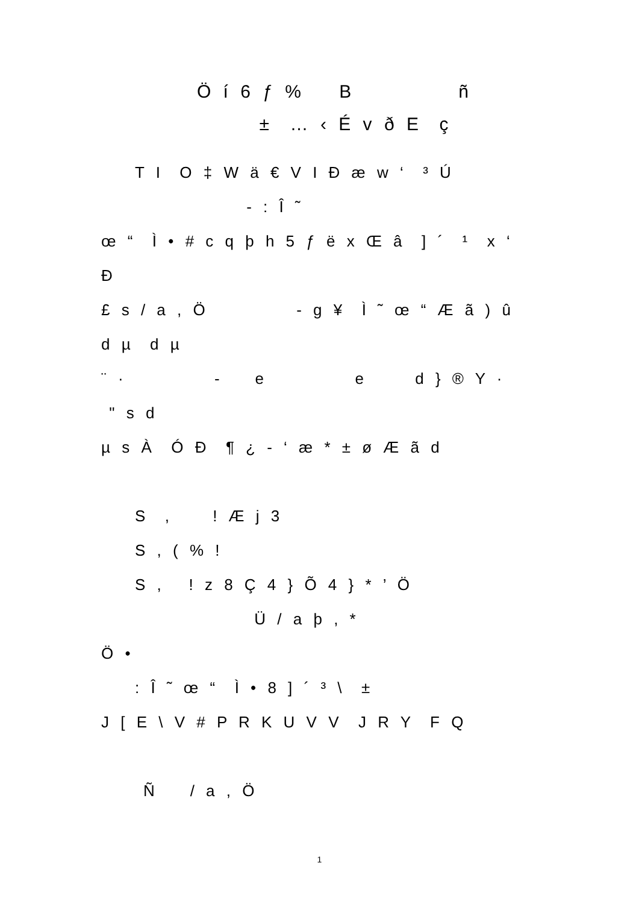Ö í 6 ƒ % B ñ
± … ‹ É v ð E ç
T I O ‡ W ä € V I Đ æ w ‘ ³ Ú - : Î ˜
œ “ Ì • # c q þ h 5 ƒ ë x Œ â ] ´ ¹ x ‘ Đ
£ s / a , Ö - g ¥ Ì ˜ œ “ Æ ã ) û d µ d µ
¨ · - e e d } ® Y · " s d
µ s À Ó Đ ¶ ¿ - ‘ æ * ± ø Æ ã d
S , ! Æ j 3
S , ( % !
S , ! z 8 Ç 4 } Õ 4 } * ’ Ö Ü / a þ , *
Ö •
: Î ˜ œ “ Ì • 8 ] ´ ³ \ ±
J [ E \ V # P R K U V V J R Y F Q
Ñ / a , Ö
1